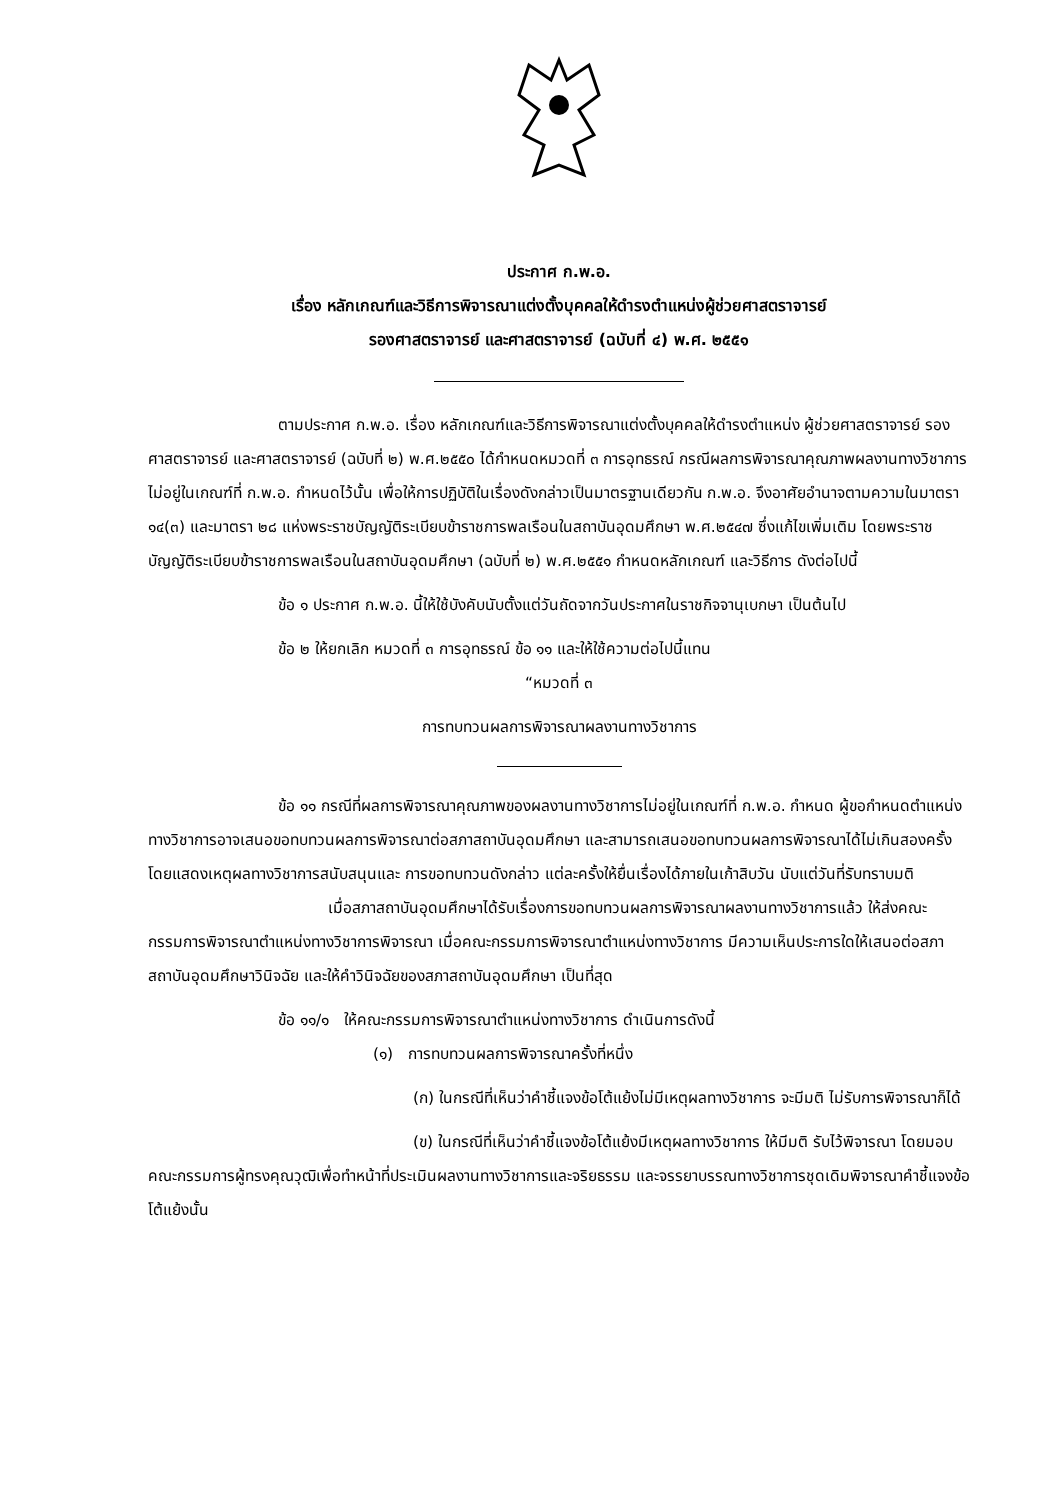ประกาศ ก.พ.อ.
เรื่อง หลักเกณฑ์และวิธีการพิจารณาแต่งตั้งบุคคลให้ดำรงตำแหน่งผู้ช่วยศาสตราจารย์
รองศาสตราจารย์ และศาสตราจารย์ (ฉบับที่ ๔) พ.ศ. ๒๕๕๑
ตามประกาศ ก.พ.อ. เรื่อง หลักเกณฑ์และวิธีการพิจารณาแต่งตั้งบุคคลให้ดำรงตำแหน่ง ผู้ช่วยศาสตราจารย์ รองศาสตราจารย์ และศาสตราจารย์ (ฉบับที่ ๒) พ.ศ.๒๕๕๐ ได้กำหนดหมวดที่ ๓ การอุทธรณ์ กรณีผลการพิจารณาคุณภาพผลงานทางวิชาการไม่อยู่ในเกณฑ์ที่ ก.พ.อ. กำหนดไว้นั้น เพื่อให้การปฏิบัติในเรื่องดังกล่าวเป็นมาตรฐานเดียวกัน ก.พ.อ. จึงอาศัยอำนาจตามความในมาตรา ๑๔(๓) และมาตรา ๒๘ แห่งพระราชบัญญัติระเบียบข้าราชการพลเรือนในสถาบันอุดมศึกษา พ.ศ.๒๕๔๗ ซึ่งแก้ไขเพิ่มเติม โดยพระราชบัญญัติระเบียบข้าราชการพลเรือนในสถาบันอุดมศึกษา (ฉบับที่ ๒) พ.ศ.๒๕๕๑ กำหนดหลักเกณฑ์ และวิธีการ ดังต่อไปนี้
ข้อ ๑ ประกาศ ก.พ.อ. นี้ให้ใช้บังคับนับตั้งแต่วันถัดจากวันประกาศในราชกิจจานุเบกษา เป็นต้นไป
ข้อ ๒ ให้ยกเลิก หมวดที่ ๓ การอุทธรณ์ ข้อ ๑๑ และให้ใช้ความต่อไปนี้แทน
“หมวดที่ ๓
การทบทวนผลการพิจารณาผลงานทางวิชาการ
ข้อ ๑๑ กรณีที่ผลการพิจารณาคุณภาพของผลงานทางวิชาการไม่อยู่ในเกณฑ์ที่ ก.พ.อ. กำหนด ผู้ขอกำหนดตำแหน่งทางวิชาการอาจเสนอขอทบทวนผลการพิจารณาต่อสภาสถาบันอุดมศึกษา และสามารถเสนอขอทบทวนผลการพิจารณาได้ไม่เกินสองครั้ง โดยแสดงเหตุผลทางวิชาการสนับสนุนและ การขอทบทวนดังกล่าว แต่ละครั้งให้ยื่นเรื่องได้ภายในเก้าสิบวัน นับแต่วันที่รับทราบมติ
เมื่อสภาสถาบันอุดมศึกษาได้รับเรื่องการขอทบทวนผลการพิจารณาผลงานทางวิชาการแล้ว ให้ส่งคณะกรรมการพิจารณาตำแหน่งทางวิชาการพิจารณา เมื่อคณะกรรมการพิจารณาตำแหน่งทางวิชาการ มีความเห็นประการใดให้เสนอต่อสภาสถาบันอุดมศึกษาวินิจฉัย และให้คำวินิจฉัยของสภาสถาบันอุดมศึกษา เป็นที่สุด
ข้อ ๑๑/๑ ให้คณะกรรมการพิจารณาตำแหน่งทางวิชาการ ดำเนินการดังนี้
(๑) การทบทวนผลการพิจารณาครั้งที่หนึ่ง
(ก) ในกรณีที่เห็นว่าคำชี้แจงข้อโต้แย้งไม่มีเหตุผลทางวิชาการ จะมีมติ ไม่รับการพิจารณาก็ได้
(ข) ในกรณีที่เห็นว่าคำชี้แจงข้อโต้แย้งมีเหตุผลทางวิชาการ ให้มีมติ รับไว้พิจารณา โดยมอบคณะกรรมการผู้ทรงคุณวุฒิเพื่อทำหน้าที่ประเมินผลงานทางวิชาการและจริยธรรม และจรรยาบรรณทางวิชาการชุดเดิมพิจารณาคำชี้แจงข้อโต้แย้งนั้น